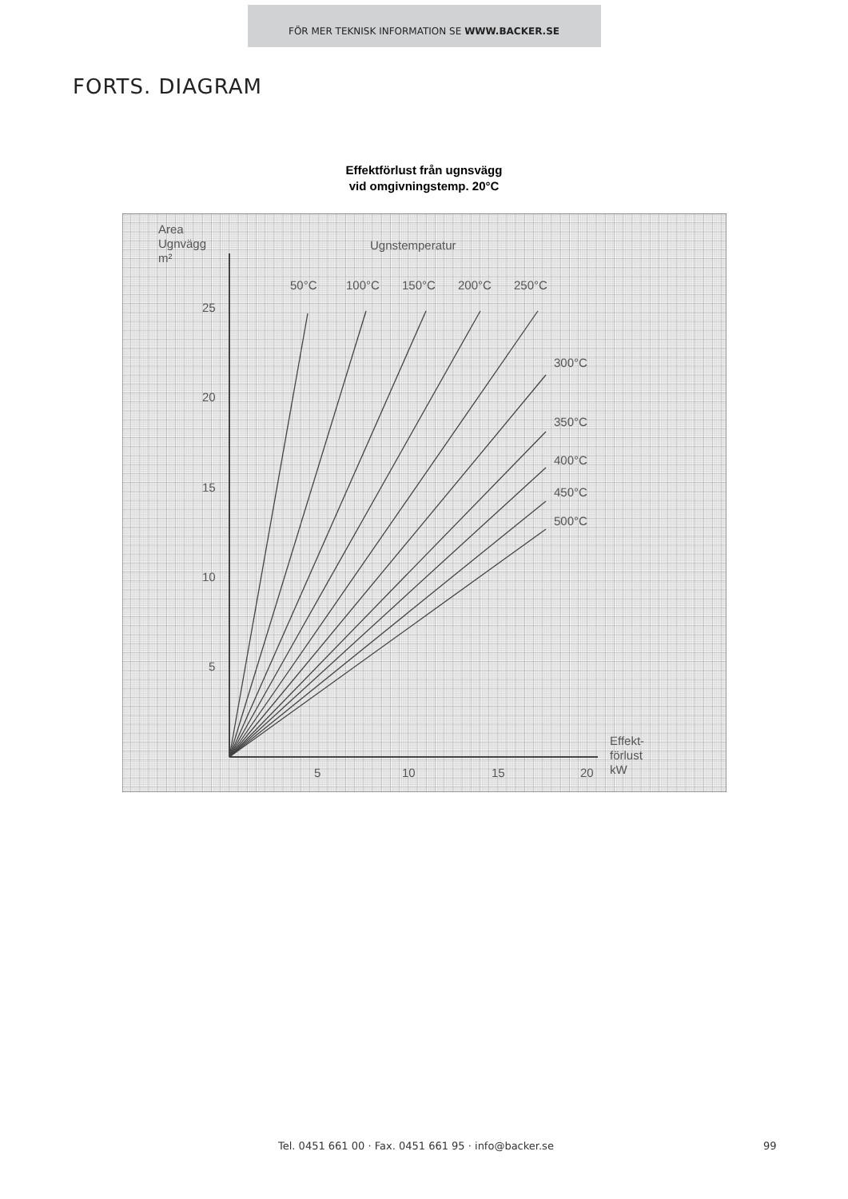FÖR MER TEKNISK INFORMATION SE WWW.BACKER.SE
FORTS. DIAGRAM
Effektförlust från ugnsvägg
vid omgivningstemp. 20°C
Area
Ugnvägg
m²
Ugnstemperatur
50°C
100°C
150°C
200°C
250°C
300°C
350°C
400°C
450°C
500°C
25
20
15
10
5
5
10
15
20
Effekt-
förlust
kW
Tel. 0451 661 00 · Fax. 0451 661 95 · info@backer.se 99